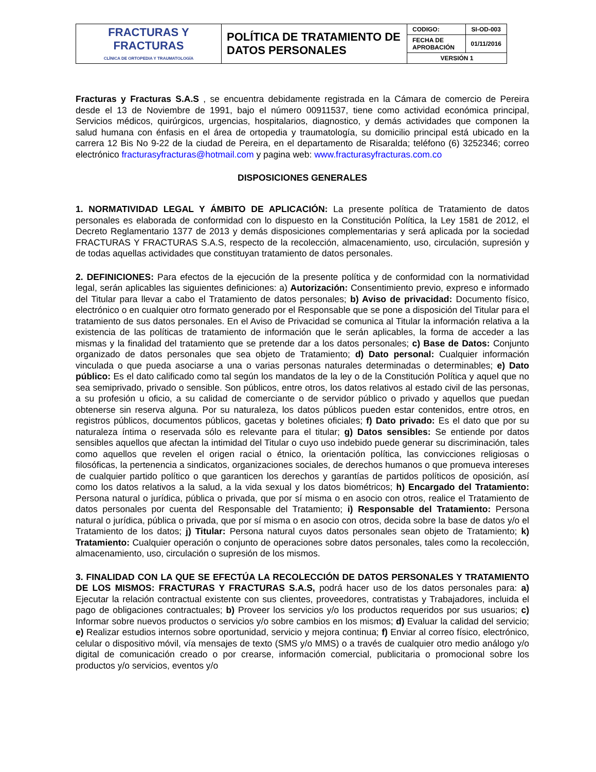| FRACTURAS Y FRACTURAS CLÍNICA DE ORTOPEDIA Y TRAUMATOLOGÍA | POLÍTICA DE TRATAMIENTO DE DATOS PERSONALES | CODIGO: | SI-OD-003 |
| | | FECHA DE APROBACIÓN | 01/11/2016 |
| | | VERSIÓN 1 | |
Fracturas y Fracturas S.A.S , se encuentra debidamente registrada en la Cámara de comercio de Pereira desde el 13 de Noviembre de 1991, bajo el número 00911537, tiene como actividad económica principal, Servicios médicos, quirúrgicos, urgencias, hospitalarios, diagnostico, y demás actividades que componen la salud humana con énfasis en el área de ortopedia y traumatología, su domicilio principal está ubicado en la carrera 12 Bis No 9-22 de la ciudad de Pereira, en el departamento de Risaralda; teléfono (6) 3252346; correo electrónico fracturasyfracturas@hotmail.com y pagina web: www.fracturasyfracturas.com.co
DISPOSICIONES GENERALES
1. NORMATIVIDAD LEGAL Y ÁMBITO DE APLICACIÓN: La presente política de Tratamiento de datos personales es elaborada de conformidad con lo dispuesto en la Constitución Política, la Ley 1581 de 2012, el Decreto Reglamentario 1377 de 2013 y demás disposiciones complementarias y será aplicada por la sociedad FRACTURAS Y FRACTURAS S.A.S, respecto de la recolección, almacenamiento, uso, circulación, supresión y de todas aquellas actividades que constituyan tratamiento de datos personales.
2. DEFINICIONES: Para efectos de la ejecución de la presente política y de conformidad con la normatividad legal, serán aplicables las siguientes definiciones: a) Autorización: Consentimiento previo, expreso e informado del Titular para llevar a cabo el Tratamiento de datos personales; b) Aviso de privacidad: Documento físico, electrónico o en cualquier otro formato generado por el Responsable que se pone a disposición del Titular para el tratamiento de sus datos personales. En el Aviso de Privacidad se comunica al Titular la información relativa a la existencia de las políticas de tratamiento de información que le serán aplicables, la forma de acceder a las mismas y la finalidad del tratamiento que se pretende dar a los datos personales; c) Base de Datos: Conjunto organizado de datos personales que sea objeto de Tratamiento; d) Dato personal: Cualquier información vinculada o que pueda asociarse a una o varias personas naturales determinadas o determinables; e) Dato público: Es el dato calificado como tal según los mandatos de la ley o de la Constitución Política y aquel que no sea semiprivado, privado o sensible. Son públicos, entre otros, los datos relativos al estado civil de las personas, a su profesión u oficio, a su calidad de comerciante o de servidor público o privado y aquellos que puedan obtenerse sin reserva alguna. Por su naturaleza, los datos públicos pueden estar contenidos, entre otros, en registros públicos, documentos públicos, gacetas y boletines oficiales; f) Dato privado: Es el dato que por su naturaleza íntima o reservada sólo es relevante para el titular; g) Datos sensibles: Se entiende por datos sensibles aquellos que afectan la intimidad del Titular o cuyo uso indebido puede generar su discriminación, tales como aquellos que revelen el origen racial o étnico, la orientación política, las convicciones religiosas o filosóficas, la pertenencia a sindicatos, organizaciones sociales, de derechos humanos o que promueva intereses de cualquier partido político o que garanticen los derechos y garantías de partidos políticos de oposición, así como los datos relativos a la salud, a la vida sexual y los datos biométricos; h) Encargado del Tratamiento: Persona natural o jurídica, pública o privada, que por sí misma o en asocio con otros, realice el Tratamiento de datos personales por cuenta del Responsable del Tratamiento; i) Responsable del Tratamiento: Persona natural o jurídica, pública o privada, que por sí misma o en asocio con otros, decida sobre la base de datos y/o el Tratamiento de los datos; j) Titular: Persona natural cuyos datos personales sean objeto de Tratamiento; k) Tratamiento: Cualquier operación o conjunto de operaciones sobre datos personales, tales como la recolección, almacenamiento, uso, circulación o supresión de los mismos.
3. FINALIDAD CON LA QUE SE EFECTÚA LA RECOLECCIÓN DE DATOS PERSONALES Y TRATAMIENTO DE LOS MISMOS: FRACTURAS Y FRACTURAS S.A.S, podrá hacer uso de los datos personales para: a) Ejecutar la relación contractual existente con sus clientes, proveedores, contratistas y Trabajadores, incluida el pago de obligaciones contractuales; b) Proveer los servicios y/o los productos requeridos por sus usuarios; c) Informar sobre nuevos productos o servicios y/o sobre cambios en los mismos; d) Evaluar la calidad del servicio; e) Realizar estudios internos sobre oportunidad, servicio y mejora continua; f) Enviar al correo físico, electrónico, celular o dispositivo móvil, vía mensajes de texto (SMS y/o MMS) o a través de cualquier otro medio análogo y/o digital de comunicación creado o por crearse, información comercial, publicitaria o promocional sobre los productos y/o servicios, eventos y/o